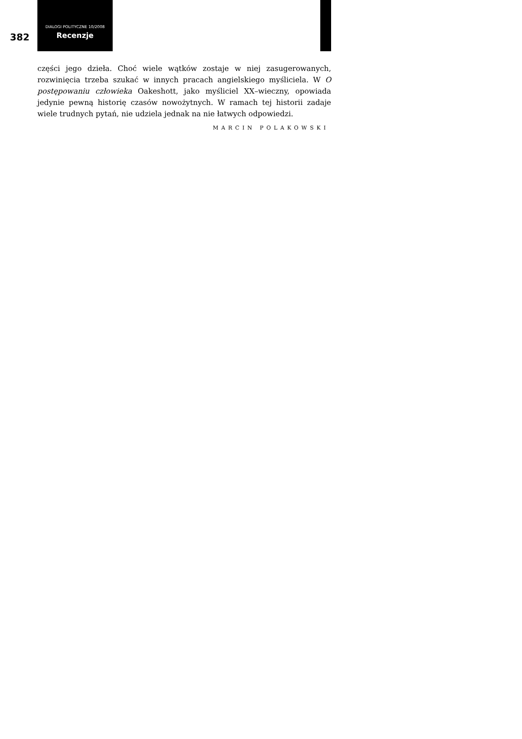382
DIALOGI POLITYCZNE 10/2008
Recenzje
części jego dzieła. Choć wiele wątków zostaje w niej zasugerowanych, rozwinięcia trzeba szukać w innych pracach angielskiego myśliciela. W O postępowaniu człowieka Oakeshott, jako myśliciel XX–wieczny, opowiada jedynie pewną historię czasów nowożytnych. W ramach tej historii zadaje wiele trudnych pytań, nie udziela jednak na nie łatwych odpowiedzi.
MARCIN POLAKOWSKI